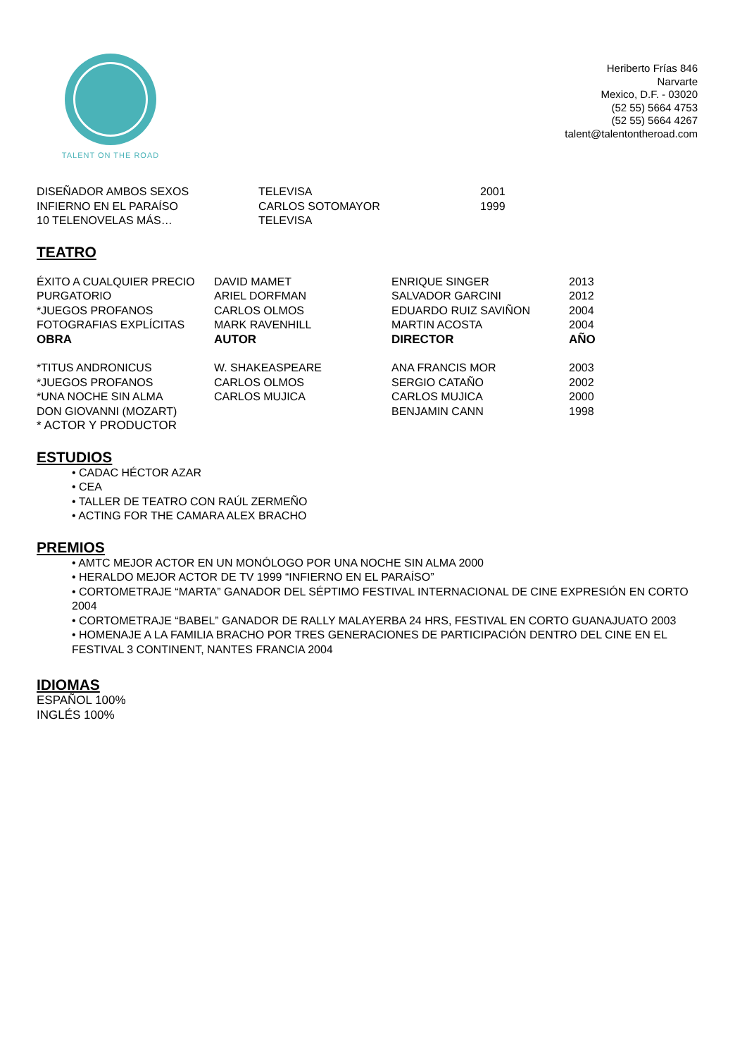TALENT ON THE ROAD
Heriberto Frías 846
Narvarte
Mexico, D.F. - 03020
(52 55) 5664 4753
(52 55) 5664 4267
talent@talentontheroad.com
| DISEÑADOR AMBOS SEXOS | TELEVISA | 2001 |
| INFIERNO EN EL PARAÍSO | CARLOS SOTOMAYOR | 1999 |
| 10 TELENOVELAS MÁS… | TELEVISA | |
TEATRO
| ÉXITO A CUALQUIER PRECIO | DAVID MAMET | ENRIQUE SINGER | 2013 |
| PURGATORIO | ARIEL DORFMAN | SALVADOR GARCINI | 2012 |
| *JUEGOS PROFANOS | CARLOS OLMOS | EDUARDO RUIZ SAVIÑON | 2004 |
| FOTOGRAFIAS EXPLÍCITAS | MARK RAVENHILL | MARTIN ACOSTA | 2004 |
| OBRA | AUTOR | DIRECTOR | AÑO |
| *TITUS ANDRONICUS | W. SHAKEASPEARE | ANA FRANCIS MOR | 2003 |
| *JUEGOS PROFANOS | CARLOS OLMOS | SERGIO CATAÑO | 2002 |
| *UNA NOCHE SIN ALMA | CARLOS MUJICA | CARLOS MUJICA | 2000 |
| DON GIOVANNI (MOZART) | | BENJAMIN CANN | 1998 |
| * ACTOR Y PRODUCTOR | | | |
ESTUDIOS
• CADAC HÉCTOR AZAR
• CEA
• TALLER DE TEATRO CON RAÚL ZERMEÑO
• ACTING FOR THE CAMARA ALEX BRACHO
PREMIOS
• AMTC MEJOR ACTOR EN UN MONÓLOGO POR UNA NOCHE SIN ALMA 2000
• HERALDO MEJOR ACTOR DE TV 1999 “INFIERNO EN EL PARAÍSO”
• CORTOMETRAJE “MARTA” GANADOR DEL SÉPTIMO FESTIVAL INTERNACIONAL DE CINE EXPRESIÓN EN CORTO 2004
• CORTOMETRAJE “BABEL” GANADOR DE RALLY MALAYERBA 24 HRS, FESTIVAL EN CORTO GUANAJUATO 2003
• HOMENAJE A LA FAMILIA BRACHO POR TRES GENERACIONES DE PARTICIPACIÓN DENTRO DEL CINE EN EL FESTIVAL 3 CONTINENT, NANTES FRANCIA 2004
IDIOMAS
ESPAÑOL 100%
INGLÉS 100%